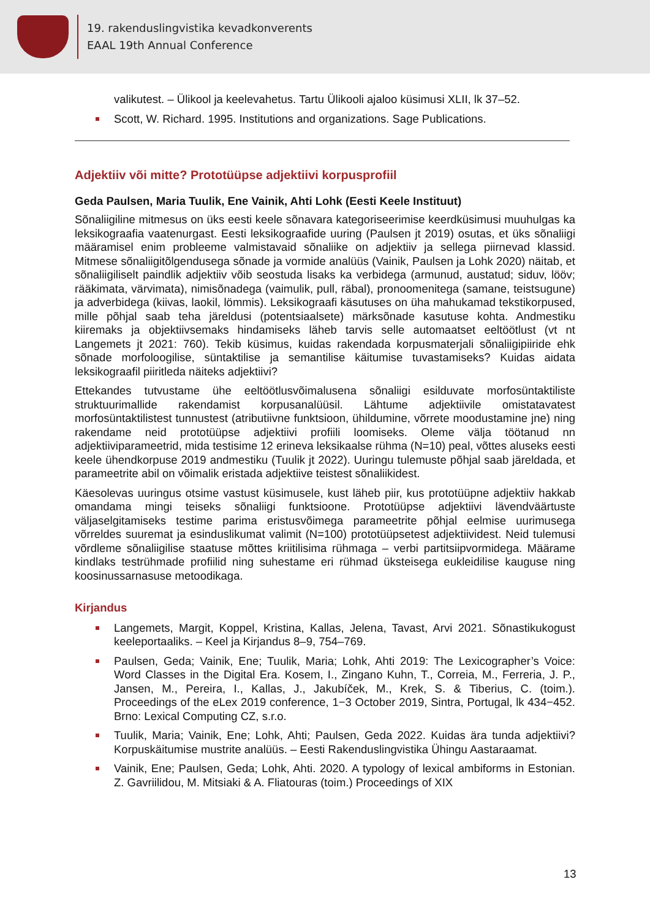19. rakenduslingvistika kevadkonverents
EAAL 19th Annual Conference
valikutest. – Ülikool ja keelevahetus. Tartu Ülikooli ajaloo küsimusi XLII, lk 37–52.
Scott, W. Richard. 1995. Institutions and organizations. Sage Publications.
Adjektiiv või mitte? Prototüüpse adjektiivi korpusprofiil
Geda Paulsen, Maria Tuulik, Ene Vainik, Ahti Lohk (Eesti Keele Instituut)
Sõnaliigiline mitmesus on üks eesti keele sõnavara kategoriseerimise keerdküsimusi muuhulgas ka leksikograafia vaatenurgast. Eesti leksikograafide uuring (Paulsen jt 2019) osutas, et üks sõnaliigi määramisel enim probleeme valmistavaid sõnaliike on adjektiiv ja sellega piirnevad klassid. Mitmese sõnaliigitõlgendusega sõnade ja vormide analüüs (Vainik, Paulsen ja Lohk 2020) näitab, et sõnaliigiliselt paindlik adjektiiv võib seostuda lisaks ka verbidega (armunud, austatud; siduv, lööv; rääkimata, värvimata), nimisõnadega (vaimulik, pull, räbal), pronoomenitega (samane, teistsugune) ja adverbidega (kiivas, laokil, lömmis). Leksikograafi käsutuses on üha mahukamad tekstikorpused, mille põhjal saab teha järeldusi (potentsiaalsete) märksõnade kasutuse kohta. Andmestiku kiiremaks ja objektiivsemaks hindamiseks läheb tarvis selle automaatset eeltöötlust (vt nt Langemets jt 2021: 760). Tekib küsimus, kuidas rakendada korpusmaterjali sõnaliigipiiride ehk sõnade morfoloogilise, süntaktilise ja semantilise käitumise tuvastamiseks? Kuidas aidata leksikograafil piiritleda näiteks adjektiivi?
Ettekandes tutvustame ühe eeltöötlusvõimalusena sõnaliigi esilduvate morfosüntaktiliste struktuurimallide rakendamist korpusanalüüsil. Lähtume adjektiivile omistatavatest morfosüntaktilistest tunnustest (atributiivne funktsioon, ühildumine, võrrete moodustamine jne) ning rakendame neid prototüüpse adjektiivi profiili loomiseks. Oleme välja töötanud nn adjektiiviparameetrid, mida testisime 12 erineva leksikaalse rühma (N=10) peal, võttes aluseks eesti keele ühendkorpuse 2019 andmestiku (Tuulik jt 2022). Uuringu tulemuste põhjal saab järeldada, et parameetrite abil on võimalik eristada adjektiive teistest sõnaliikidest.
Käesolevas uuringus otsime vastust küsimusele, kust läheb piir, kus prototüüpne adjektiiv hakkab omandama mingi teiseks sõnaliigi funktsioone. Prototüüpse adjektiivi lävendväärtuste väljaselgitamiseks testime parima eristusvõimega parameetrite põhjal eelmise uurimusega võrreldes suuremat ja esinduslikumat valimit (N=100) prototüüpsetest adjektiividest. Neid tulemusi võrdleme sõnaliigilise staatuse mõttes kriitilisima rühmaga – verbi partitsiipvormidega. Määrame kindlaks testrühmade profiilid ning suhestame eri rühmad üksteisega eukleidilise kauguse ning koosinussarnasuse metoodikaga.
Kirjandus
Langemets, Margit, Koppel, Kristina, Kallas, Jelena, Tavast, Arvi 2021. Sõnastikukogust keeleportaaliks. – Keel ja Kirjandus 8–9, 754–769.
Paulsen, Geda; Vainik, Ene; Tuulik, Maria; Lohk, Ahti 2019: The Lexicographer’s Voice: Word Classes in the Digital Era. Kosem, I., Zingano Kuhn, T., Correia, M., Ferreria, J. P., Jansen, M., Pereira, I., Kallas, J., Jakubíček, M., Krek, S. & Tiberius, C. (toim.). Proceedings of the eLex 2019 conference, 1−3 October 2019, Sintra, Portugal, lk 434−452. Brno: Lexical Computing CZ, s.r.o.
Tuulik, Maria; Vainik, Ene; Lohk, Ahti; Paulsen, Geda 2022. Kuidas ära tunda adjektiivi? Korpuskäitumise mustrite analüüs. – Eesti Rakenduslingvistika Ühingu Aastaraamat.
Vainik, Ene; Paulsen, Geda; Lohk, Ahti. 2020. A typology of lexical ambiforms in Estonian. Z. Gavriilidou, M. Mitsiaki & A. Fliatouras (toim.) Proceedings of XIX
13